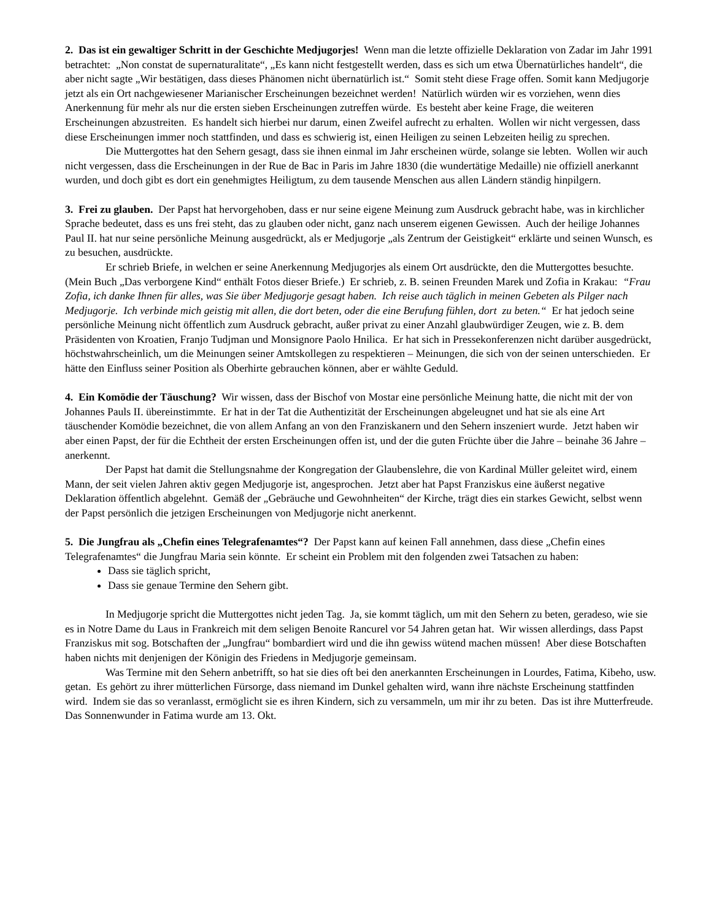2. Das ist ein gewaltiger Schritt in der Geschichte Medjugorjes! Wenn man die letzte offizielle Deklaration von Zadar im Jahr 1991 betrachtet: „Non constat de supernaturalitate“, „Es kann nicht festgestellt werden, dass es sich um etwa Übernatürliches handelt“, die aber nicht sagte „Wir bestätigen, dass dieses Phänomen nicht übernatürlich ist.“ Somit steht diese Frage offen. Somit kann Medjugorje jetzt als ein Ort nachgewiesener Marianischer Erscheinungen bezeichnet werden! Natürlich würden wir es vorziehen, wenn dies Anerkennung für mehr als nur die ersten sieben Erscheinungen zutreffen würde. Es besteht aber keine Frage, die weiteren Erscheinungen abzustreiten. Es handelt sich hierbei nur darum, einen Zweifel aufrecht zu erhalten. Wollen wir nicht vergessen, dass diese Erscheinungen immer noch stattfinden, und dass es schwierig ist, einen Heiligen zu seinen Lebzeiten heilig zu sprechen.
Die Muttergottes hat den Sehern gesagt, dass sie ihnen einmal im Jahr erscheinen würde, solange sie lebten. Wollen wir auch nicht vergessen, dass die Erscheinungen in der Rue de Bac in Paris im Jahre 1830 (die wundertätige Medaille) nie offiziell anerkannt wurden, und doch gibt es dort ein genehmigtes Heiligtum, zu dem tausende Menschen aus allen Ländern ständig hinpilgern.
3. Frei zu glauben. Der Papst hat hervorgehoben, dass er nur seine eigene Meinung zum Ausdruck gebracht habe, was in kirchlicher Sprache bedeutet, dass es uns frei steht, das zu glauben oder nicht, ganz nach unserem eigenen Gewissen. Auch der heilige Johannes Paul II. hat nur seine persönliche Meinung ausgedrückt, als er Medjugorje „als Zentrum der Geistigkeit“ erklärte und seinen Wunsch, es zu besuchen, ausdrückte.
Er schrieb Briefe, in welchen er seine Anerkennung Medjugorjes als einem Ort ausdrückte, den die Muttergottes besuchte. (Mein Buch „Das verborgene Kind“ enthält Fotos dieser Briefe.) Er schrieb, z. B. seinen Freunden Marek und Zofia in Krakau: “Frau Zofia, ich danke Ihnen für alles, was Sie über Medjugorje gesagt haben. Ich reise auch täglich in meinen Gebeten als Pilger nach Medjugorje. Ich verbinde mich geistig mit allen, die dort beten, oder die eine Berufung fühlen, dort zu beten.“ Er hat jedoch seine persönliche Meinung nicht öffentlich zum Ausdruck gebracht, außer privat zu einer Anzahl glaubwürdiger Zeugen, wie z. B. dem Präsidenten von Kroatien, Franjo Tudjman und Monsignore Paolo Hnilica. Er hat sich in Pressekonferenzen nicht darüber ausgedrückt, höchstwahrscheinlich, um die Meinungen seiner Amtskollegen zu respektieren – Meinungen, die sich von der seinen unterschieden. Er hätte den Einfluss seiner Position als Oberhirte gebrauchen können, aber er wählte Geduld.
4. Ein Komödie der Täuschung? Wir wissen, dass der Bischof von Mostar eine persönliche Meinung hatte, die nicht mit der von Johannes Pauls II. übereinstimmte. Er hat in der Tat die Authentizität der Erscheinungen abgeleugnet und hat sie als eine Art täuschender Komödie bezeichnet, die von allem Anfang an von den Franziskanern und den Sehern inszeniert wurde. Jetzt haben wir aber einen Papst, der für die Echtheit der ersten Erscheinungen offen ist, und der die guten Früchte über die Jahre – beinahe 36 Jahre – anerkennt.
Der Papst hat damit die Stellungsnahme der Kongregation der Glaubenslehre, die von Kardinal Müller geleitet wird, einem Mann, der seit vielen Jahren aktiv gegen Medjugorje ist, angesprochen. Jetzt aber hat Papst Franziskus eine äußerst negative Deklaration öffentlich abgelehnt. Gemäß der „Gebräuche und Gewohnheiten“ der Kirche, trägt dies ein starkes Gewicht, selbst wenn der Papst persönlich die jetzigen Erscheinungen von Medjugorje nicht anerkennt.
5. Die Jungfrau als „Chefin eines Telegrafenamtes“? Der Papst kann auf keinen Fall annehmen, dass diese „Chefin eines Telegrafenamtes“ die Jungfrau Maria sein könnte. Er scheint ein Problem mit den folgenden zwei Tatsachen zu haben:
Dass sie täglich spricht,
Dass sie genaue Termine den Sehern gibt.
In Medjugorje spricht die Muttergottes nicht jeden Tag. Ja, sie kommt täglich, um mit den Sehern zu beten, geradeso, wie sie es in Notre Dame du Laus in Frankreich mit dem seligen Benoite Rancurel vor 54 Jahren getan hat. Wir wissen allerdings, dass Papst Franziskus mit sog. Botschaften der „Jungfrau“ bombardiert wird und die ihn gewiss wütend machen müssen! Aber diese Botschaften haben nichts mit denjenigen der Königin des Friedens in Medjugorje gemeinsam.
Was Termine mit den Sehern anbetrifft, so hat sie dies oft bei den anerkannten Erscheinungen in Lourdes, Fatima, Kibeho, usw. getan. Es gehört zu ihrer mütterlichen Fürsorge, dass niemand im Dunkel gehalten wird, wann ihre nächste Erscheinung stattfinden wird. Indem sie das so veranlasst, ermöglicht sie es ihren Kindern, sich zu versammeln, um mir ihr zu beten. Das ist ihre Mutterfreude. Das Sonnenwunder in Fatima wurde am 13. Okt.